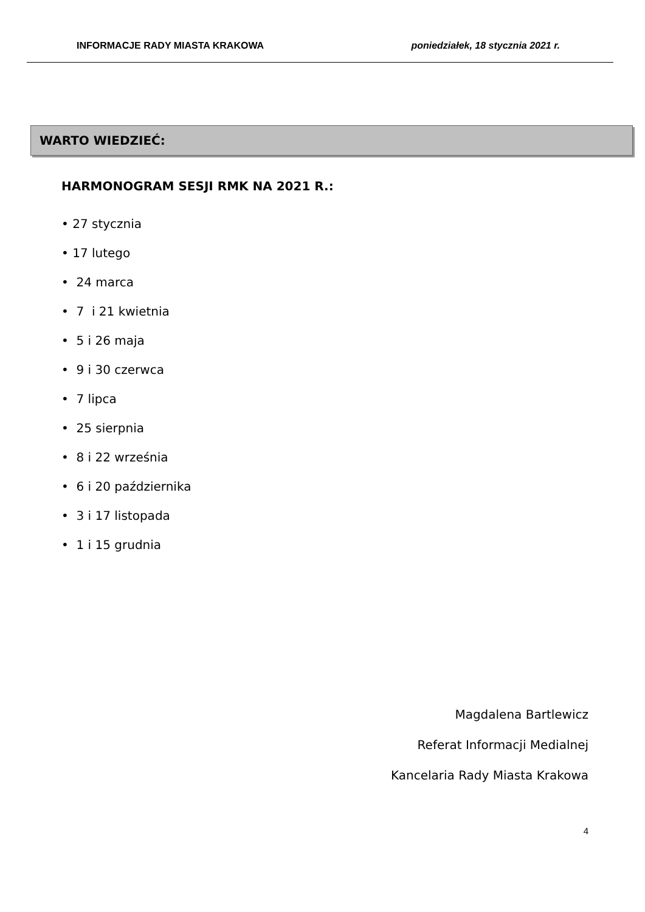INFORMACJE RADY MIASTA KRAKOWA poniedziałek, 18 stycznia 2021 r.
WARTO WIEDZIEĆ:
HARMONOGRAM SESJI RMK NA 2021 R.:
• 27 stycznia
• 17 lutego
• 24 marca
• 7 i 21 kwietnia
• 5 i 26 maja
• 9 i 30 czerwca
• 7 lipca
• 25 sierpnia
• 8 i 22 września
• 6 i 20 października
• 3 i 17 listopada
• 1 i 15 grudnia
Magdalena Bartlewicz
Referat Informacji Medialnej
Kancelaria Rady Miasta Krakowa
4